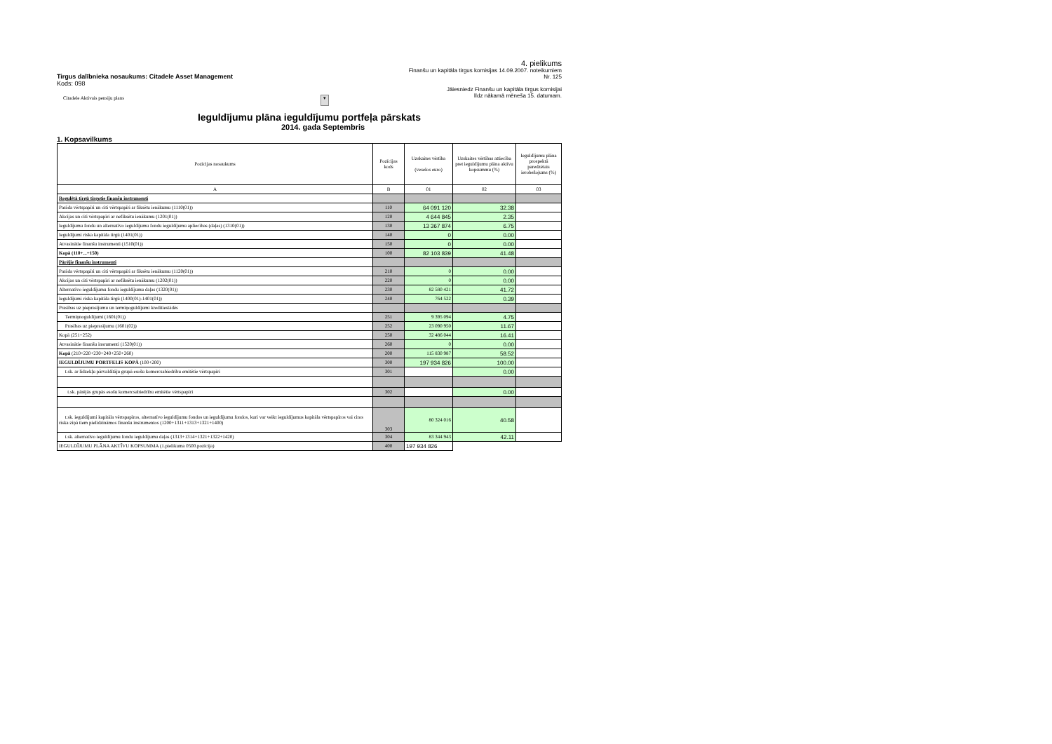Tirgus dalībnieka nosaukums: Citadele Asset Management
Kods: 098
Citadele Aktivais pensiju plans ▾
4. pielikums
Finanšu un kapitāla tirgus komisijas 14.09.2007. noteikumiem
Nr. 125
Jāiesniedz Finanšu un kapitāla tirgus komisijai
līdz nākamā mēneša 15. datumam.
Ieguldījumu plāna ieguldījumu portfeļa pārskats
2014. gada Septembris
1. Kopsavilkums
| Pozīcijas nosaukums | Pozīcijas kods | Uzskaites vērtība (veselos euro) | Uzskaites vērtības attiecība pret ieguldījumu plāna aktīvu kopsummu (%) | Ieguldījumu plāna prospektā paredzētais ierobežojums (%) |
| --- | --- | --- | --- | --- |
| A | B | 01 | 02 | 03 |
| Regulētā tirgū tirgotie finanšu instrumenti | | | | |
| Parāda vērtspapīri un citi vērtspapīri ar fiksētu ienākumu (1110(01)) | 110 | 64 091 120 | 32.38 | |
| Akcijas un citi vērtspapīri ar nefiksētu ienākumu (1201(01)) | 120 | 4 644 845 | 2.35 | |
| Ieguldījumu fondu un alternatīvo ieguldījumu fondu ieguldījumu apliecības (daļas) (1310(01)) | 130 | 13 367 874 | 6.75 | |
| Ieguldījumi riska kapitāla tirgū (1401(01)) | 140 | 0 | 0.00 | |
| Atvasinātie finanšu instrumenti (1510(01)) | 150 | 0 | 0.00 | |
| Kopā (110+...+150) | 100 | 82 103 839 | 41.48 | |
| Pārējie finanšu instrumenti | | | | |
| Parāda vērtspapīri un citi vērtspapīri ar fiksētu ienākumu (1120(01)) | 210 | 0 | 0.00 | |
| Akcijas un citi vērtspapīri ar nefiksētu ienākumu (1202(01)) | 220 | 0 | 0.00 | |
| Alternatīvo ieguldījumu fondu ieguldījumu daļas (1320(01)) | 230 | 82 580 421 | 41.72 | |
| Ieguldījumi riska kapitāla tirgū (1400(01)-1401(01)) | 240 | 764 522 | 0.39 | |
| Prasības uz pieprasījumu un termiņoguldījumi kredītiestādēs | | | | |
| Termiņnoguldījumi (1601(01)) | 251 | 9 395 094 | 4.75 | |
| Prasības uz pieprasījumu (1601(02)) | 252 | 23 090 950 | 11.67 | |
| Kopā (251+252) | 250 | 32 486 044 | 16.41 | |
| Atvasinātie finanšu insrumenti (1520(01)) | 260 | 0 | 0.00 | |
| Kopā (210+220+230+240+250+260) | 200 | 115 830 987 | 58.52 | |
| IEGULDĪJUMU PORTFELIS KOPĀ (100+200) | 300 | 197 934 826 | 100.00 | |
| t.sk. ar līdzekļu pārvaldītāju grupā esošu komercsabiedrību emitētie vērtspapīri | 301 | | 0.00 | |
| t.sk. pārējās grupās esošu komercsabiedrību emitētie vērtspapīri | 302 | | 0.00 | |
| t.sk. ieguldījumi kapitāla vērtspapīros, alternatīvo ieguldījumu fondos un ieguldījumu fondos, kuri var veikt ieguldījumus kapitāla vērtspapīros vai citos riska ziņā tiem pielīdzināmos finanšu instrumentos (1200+1311+1313+1321+1400) | 303 | 80 324 016 | 40.58 | |
| t.sk. alternatīvo ieguldījumu fondu ieguldījumu daļas (1313+1314+1321+1322+1420) | 304 | 83 344 943 | 42.11 | |
| IEGULDĪJUMU PLĀNA AKTĪVU KOPSUMMA (1.pielikuma 0500.pozīcija) | 400 | 197 934 826 | | |